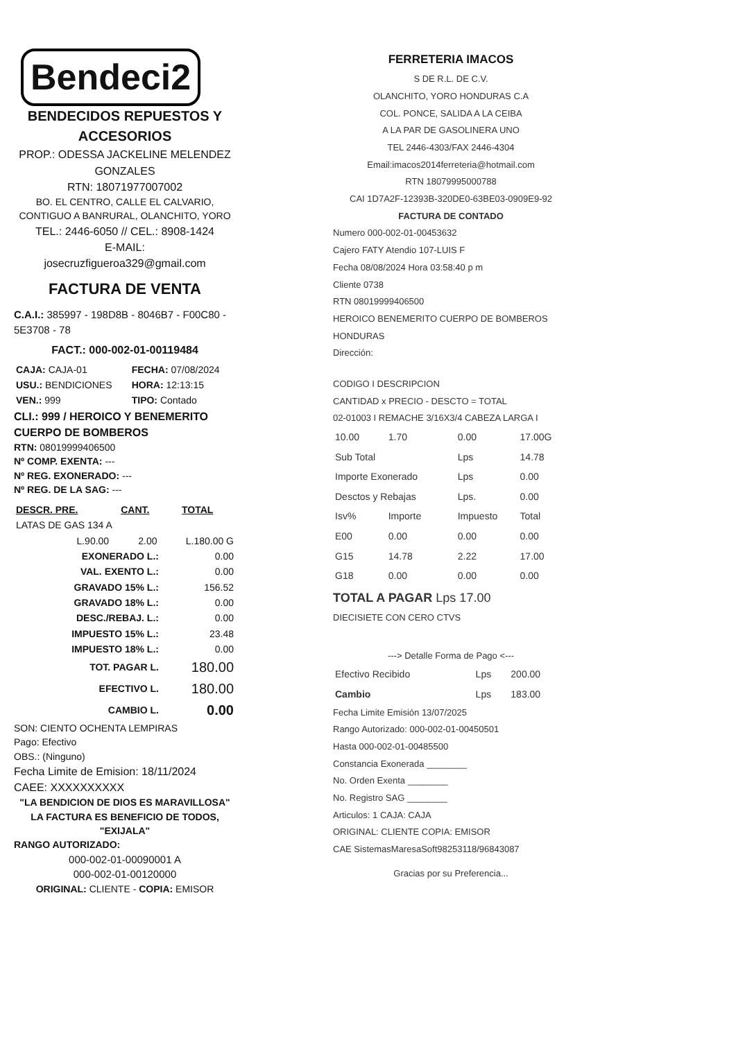Bendeci2
BENDECIDOS REPUESTOS Y
ACCESORIOS
PROP.: ODESSA JACKELINE MELENDEZ GONZALES
RTN: 18071977007002
BO. EL CENTRO, CALLE EL CALVARIO, CONTIGUO A BANRURAL, OLANCHITO, YORO
TEL.: 2446-6050 // CEL.: 8908-1424
E-MAIL:
josecruzfigueroa329@gmail.com
FACTURA DE VENTA
C.A.I.: 385997 - 198D8B - 8046B7 - F00C80 - 5E3708 - 78
FACT.: 000-002-01-00119484
| CAJA: CAJA-01 | FECHA: 07/08/2024 |
| USU.: BENDICIONES | HORA: 12:13:15 |
| VEN.: 999 | TIPO: Contado |
CLI.: 999 / HEROICO Y BENEMERITO CUERPO DE BOMBEROS
RTN: 08019999406500
Nº COMP. EXENTA: ---
Nº REG. EXONERADO: ---
Nº REG. DE LA SAG: ---
| DESCR. PRE. | CANT. | TOTAL |
| --- | --- | --- |
| LATAS DE GAS 134 A | | |
| L.90.00 | 2.00 | L.180.00 G |
| EXONERADO L.: | 0.00 |
| VAL. EXENTO L.: | 0.00 |
| GRAVADO 15% L.: | 156.52 |
| GRAVADO 18% L.: | 0.00 |
| DESC./REBAJ. L.: | 0.00 |
| IMPUESTO 15% L.: | 23.48 |
| IMPUESTO 18% L.: | 0.00 |
| TOT. PAGAR L. | 180.00 |
| EFECTIVO L. | 180.00 |
| CAMBIO L. | 0.00 |
SON: CIENTO OCHENTA LEMPIRAS
Pago: Efectivo
OBS.: (Ninguno)
Fecha Limite de Emision: 18/11/2024
CAEE: XXXXXXXXXX
"LA BENDICION DE DIOS ES MARAVILLOSA"
LA FACTURA ES BENEFICIO DE TODOS, "EXIJALA"
RANGO AUTORIZADO:
000-002-01-00090001 A
000-002-01-00120000
ORIGINAL: CLIENTE - COPIA: EMISOR
FERRETERIA IMACOS
S DE R.L. DE C.V.
OLANCHITO, YORO HONDURAS C.A
COL. PONCE, SALIDA A LA CEIBA
A LA PAR DE GASOLINERA UNO
TEL 2446-4303/FAX 2446-4304
Email:imacos2014ferreteria@hotmail.com
RTN 18079995000788
CAI 1D7A2F-12393B-320DE0-63BE03-0909E9-92
FACTURA DE CONTADO
Numero 000-002-01-00453632
Cajero FATY Atendio 107-LUIS F
Fecha 08/08/2024 Hora 03:58:40 p m
Cliente 0738
RTN 08019999406500
HEROICO BENEMERITO CUERPO DE BOMBEROS HONDURAS
Dirección:
CODIGO I DESCRIPCION
CANTIDAD x PRECIO - DESCTO = TOTAL
02-01003 I REMACHE 3/16X3/4 CABEZA LARGA I
| 10.00 | 1.70 | 0.00 | 17.00G |
| Sub Total | | Lps | 14.78 |
| Importe Exonerado | | Lps | 0.00 |
| Desctos y Rebajas | | Lps. | 0.00 |
| Isv% | Importe | Impuesto | Total |
| E00 | 0.00 | 0.00 | 0.00 |
| G15 | 14.78 | 2.22 | 17.00 |
| G18 | 0.00 | 0.00 | 0.00 |
TOTAL A PAGAR Lps 17.00
DIECISIETE CON CERO CTVS
---> Detalle Forma de Pago <---
| Efectivo Recibido | Lps | 200.00 |
| Cambio | Lps | 183.00 |
Fecha Limite Emisión 13/07/2025
Rango Autorizado: 000-002-01-00450501
Hasta 000-002-01-00485500
Constancia Exonerada ________
No. Orden Exenta ________
No. Registro SAG ________
Articulos: 1 CAJA: CAJA
ORIGINAL: CLIENTE COPIA: EMISOR
CAE SistemasMaresaSoft98253118/96843087
Gracias por su Preferencia...